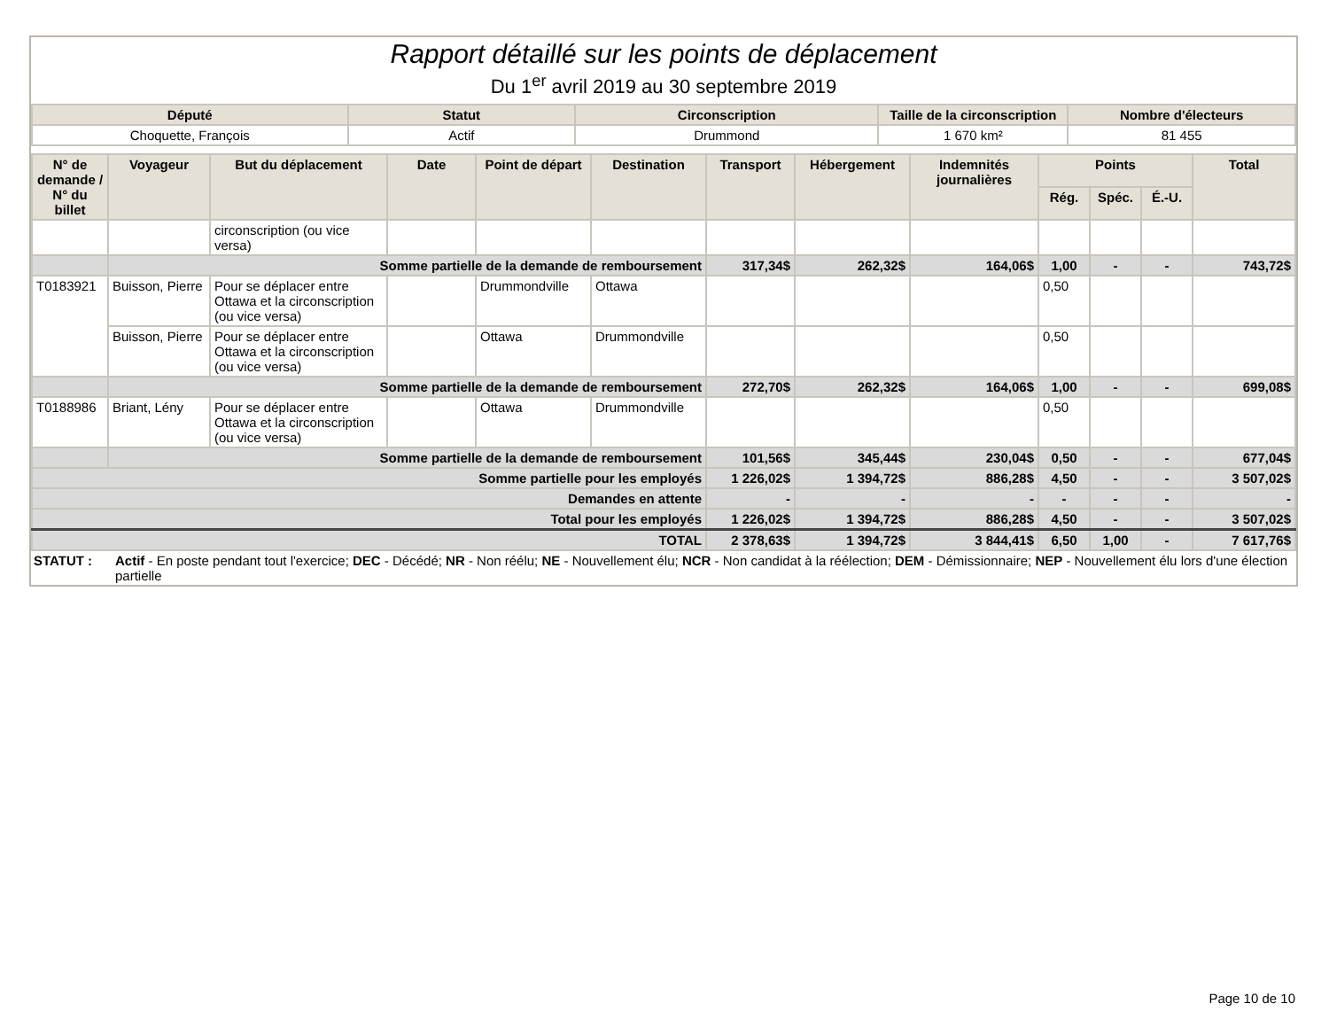Rapport détaillé sur les points de déplacement
Du 1<sup>er</sup> avril 2019 au 30 septembre 2019
| Député | Statut | Circonscription | Taille de la circonscription | Nombre d'électeurs |
| --- | --- | --- | --- | --- |
| Choquette, François | Actif | Drummond | 1 670 km² | 81 455 |
| N° de demande / N° du billet | Voyageur | But du déplacement | Date | Point de départ | Destination | Transport | Hébergement | Indemnités journalières | Points | | | Total |
| --- | --- | --- | --- | --- | --- | --- | --- | --- | --- | --- | --- | --- |
| | | | | | | | | | Rég. | Spéc. | É.-U. | |
| | | circonscription (ou vice versa) | | | | | | | | | | |
| | Somme partielle de la demande de remboursement | | | | | 317,34$ | 262,32$ | 164,06$ | 1,00 | - | - | 743,72$ |
| T0183921 | Buisson, Pierre | Pour se déplacer entre Ottawa et la circonscription (ou vice versa) | | Drummondville | Ottawa | | | | 0,50 | | | |
| | Buisson, Pierre | Pour se déplacer entre Ottawa et la circonscription (ou vice versa) | | Ottawa | Drummondville | | | | 0,50 | | | |
| | Somme partielle de la demande de remboursement | | | | | 272,70$ | 262,32$ | 164,06$ | 1,00 | - | - | 699,08$ |
| T0188986 | Briant, Lény | Pour se déplacer entre Ottawa et la circonscription (ou vice versa) | | Ottawa | Drummondville | | | | 0,50 | | | |
| | Somme partielle de la demande de remboursement | | | | | 101,56$ | 345,44$ | 230,04$ | 0,50 | - | - | 677,04$ |
| Somme partielle pour les employés | | | | | | 1 226,02$ | 1 394,72$ | 886,28$ | 4,50 | - | - | 3 507,02$ |
| Demandes en attente | | | | | | - | - | - | - | - | - | - |
| Total pour les employés | | | | | | 1 226,02$ | 1 394,72$ | 886,28$ | 4,50 | - | - | 3 507,02$ |
| TOTAL | | | | | | 2 378,63$ | 1 394,72$ | 3 844,41$ | 6,50 | 1,00 | - | 7 617,76$ |
STATUT : Actif - En poste pendant tout l'exercice; DEC - Décédé; NR - Non réélu; NE - Nouvellement élu; NCR - Non candidat à la réélection; DEM - Démissionnaire; NEP - Nouvellement élu lors d'une élection partielle
Page 10 de 10